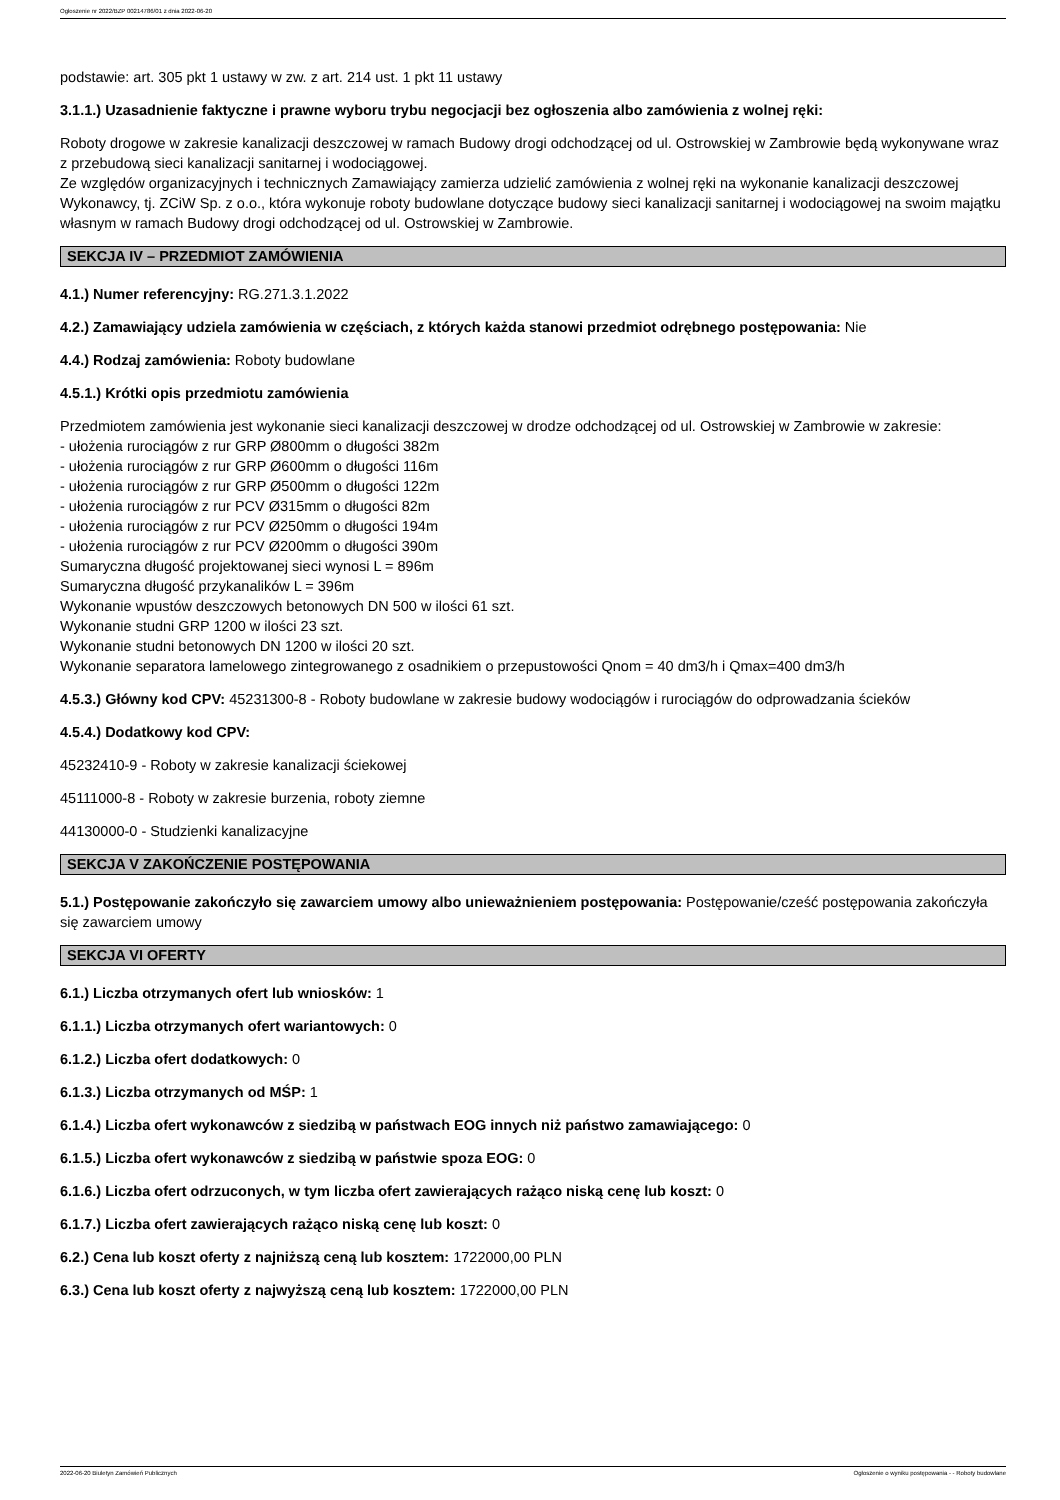Ogłoszenie nr 2022/BZP 00214786/01 z dnia 2022-06-20
podstawie: art. 305 pkt 1 ustawy w zw. z art. 214 ust. 1 pkt 11 ustawy
3.1.1.) Uzasadnienie faktyczne i prawne wyboru trybu negocjacji bez ogłoszenia albo zamówienia z wolnej ręki:
Roboty drogowe w zakresie kanalizacji deszczowej w ramach Budowy drogi odchodzącej od ul. Ostrowskiej w Zambrowie będą wykonywane wraz z przebudową sieci kanalizacji sanitarnej i wodociągowej.
Ze względów organizacyjnych i technicznych Zamawiający zamierza udzielić zamówienia z wolnej ręki na wykonanie kanalizacji deszczowej Wykonawcy, tj. ZCiW Sp. z o.o., która wykonuje roboty budowlane dotyczące budowy sieci kanalizacji sanitarnej i wodociągowej na swoim majątku własnym w ramach Budowy drogi odchodzącej od ul. Ostrowskiej w Zambrowie.
SEKCJA IV – PRZEDMIOT ZAMÓWIENIA
4.1.) Numer referencyjny: RG.271.3.1.2022
4.2.) Zamawiający udziela zamówienia w częściach, z których każda stanowi przedmiot odrębnego postępowania: Nie
4.4.) Rodzaj zamówienia: Roboty budowlane
4.5.1.) Krótki opis przedmiotu zamówienia
Przedmiotem zamówienia jest wykonanie sieci kanalizacji deszczowej w drodze odchodzącej od ul. Ostrowskiej w Zambrowie w zakresie:
- ułożenia rurociągów z rur GRP Ø800mm o długości 382m
- ułożenia rurociągów z rur GRP Ø600mm o długości 116m
- ułożenia rurociągów z rur GRP Ø500mm o długości 122m
- ułożenia rurociągów z rur PCV Ø315mm o długości 82m
- ułożenia rurociągów z rur PCV Ø250mm o długości 194m
- ułożenia rurociągów z rur PCV Ø200mm o długości 390m
Sumaryczna długość projektowanej sieci wynosi L = 896m
Sumaryczna długość przykanalików L = 396m
Wykonanie wpustów deszczowych betonowych DN 500 w ilości 61 szt.
Wykonanie studni GRP 1200 w ilości 23 szt.
Wykonanie studni betonowych DN 1200 w ilości 20 szt.
Wykonanie separatora lamelowego zintegrowanego z osadnikiem o przepustowości Qnom = 40 dm3/h i Qmax=400 dm3/h
4.5.3.) Główny kod CPV: 45231300-8 - Roboty budowlane w zakresie budowy wodociągów i rurociągów do odprowadzania ścieków
4.5.4.) Dodatkowy kod CPV:
45232410-9 - Roboty w zakresie kanalizacji ściekowej
45111000-8 - Roboty w zakresie burzenia, roboty ziemne
44130000-0 - Studzienki kanalizacyjne
SEKCJA V ZAKOŃCZENIE POSTĘPOWANIA
5.1.) Postępowanie zakończyło się zawarciem umowy albo unieważnieniem postępowania: Postępowanie/cześć postępowania zakończyła się zawarciem umowy
SEKCJA VI OFERTY
6.1.) Liczba otrzymanych ofert lub wniosków: 1
6.1.1.) Liczba otrzymanych ofert wariantowych: 0
6.1.2.) Liczba ofert dodatkowych: 0
6.1.3.) Liczba otrzymanych od MŚP: 1
6.1.4.) Liczba ofert wykonawców z siedzibą w państwach EOG innych niż państwo zamawiającego: 0
6.1.5.) Liczba ofert wykonawców z siedzibą w państwie spoza EOG: 0
6.1.6.) Liczba ofert odrzuconych, w tym liczba ofert zawierających rażąco niską cenę lub koszt: 0
6.1.7.) Liczba ofert zawierających rażąco niską cenę lub koszt: 0
6.2.) Cena lub koszt oferty z najniższą ceną lub kosztem: 1722000,00 PLN
6.3.) Cena lub koszt oferty z najwyższą ceną lub kosztem: 1722000,00 PLN
2022-06-20 Biuletyn Zamówień Publicznych Ogłoszenie o wyniku postępowania - - Roboty budowlane